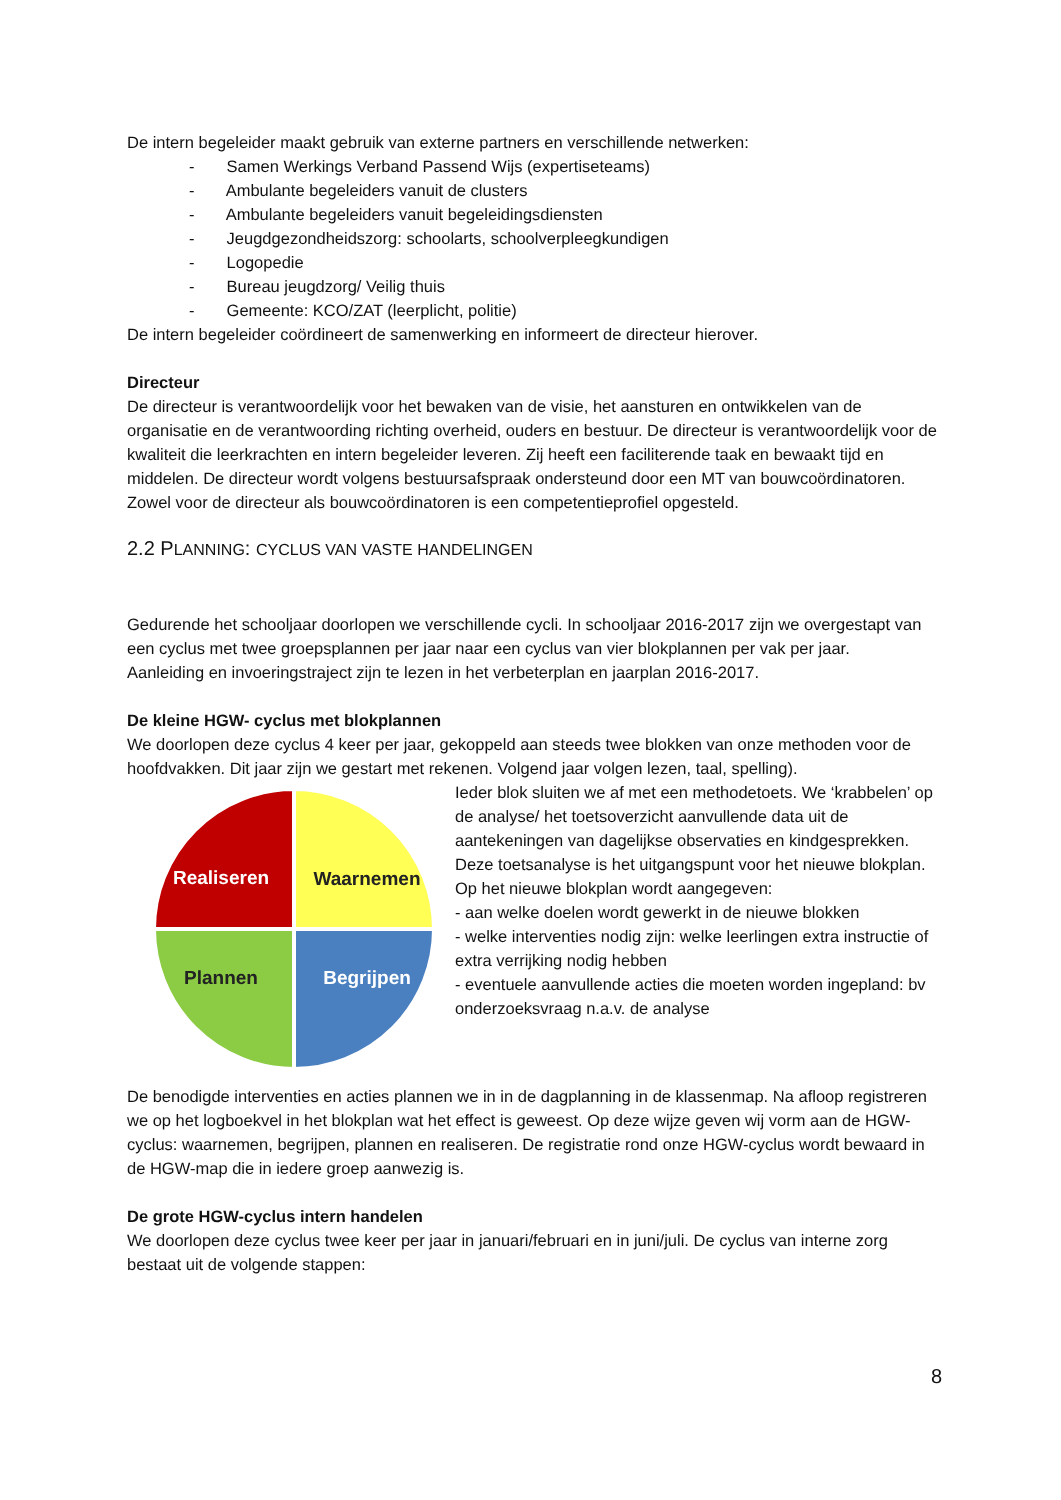De intern begeleider maakt gebruik van externe partners en verschillende netwerken:
- Samen Werkings Verband Passend Wijs (expertiseteams)
- Ambulante begeleiders vanuit de clusters
- Ambulante begeleiders vanuit begeleidingsdiensten
- Jeugdgezondheidszorg: schoolarts, schoolverpleegkundigen
- Logopedie
- Bureau jeugdzorg/ Veilig thuis
- Gemeente: KCO/ZAT (leerplicht, politie)
De intern begeleider coördineert de samenwerking en informeert de directeur hierover.
Directeur
De directeur is verantwoordelijk voor het bewaken van de visie, het aansturen en ontwikkelen van de organisatie en de verantwoording richting overheid, ouders en bestuur. De directeur is verantwoordelijk voor de kwaliteit die leerkrachten en intern begeleider leveren. Zij heeft een faciliterende taak en bewaakt tijd en middelen. De directeur wordt volgens bestuursafspraak ondersteund door een MT van bouwcoördinatoren. Zowel voor de directeur als bouwcoördinatoren is een competentieprofiel opgesteld.
2.2 PLANNING: CYCLUS VAN VASTE HANDELINGEN
Gedurende het schooljaar doorlopen we verschillende cycli. In schooljaar 2016-2017 zijn we overgestapt van een cyclus met twee groepsplannen per jaar naar een cyclus van vier blokplannen per vak per jaar.
Aanleiding en invoeringstraject zijn te lezen in het verbeterplan en jaarplan 2016-2017.
De kleine HGW- cyclus met blokplannen
We doorlopen deze cyclus 4 keer per jaar, gekoppeld aan steeds twee blokken van onze methoden voor de hoofdvakken. Dit jaar zijn we gestart met rekenen. Volgend jaar volgen lezen, taal, spelling).
Realiseren
Waarnemen
Plannen
Begrijpen
Ieder blok sluiten we af met een methodetoets. We ‘krabbelen’ op de analyse/ het toetsoverzicht aanvullende data uit de aantekeningen van dagelijkse observaties en kindgesprekken. Deze toetsanalyse is het uitgangspunt voor het nieuwe blokplan. Op het nieuwe blokplan wordt aangegeven:
- aan welke doelen wordt gewerkt in de nieuwe blokken
- welke interventies nodig zijn: welke leerlingen extra instructie of extra verrijking nodig hebben
- eventuele aanvullende acties die moeten worden ingepland: bv onderzoeksvraag n.a.v. de analyse
De benodigde interventies en acties plannen we in in de dagplanning in de klassenmap. Na afloop registreren we op het logboekvel in het blokplan wat het effect is geweest. Op deze wijze geven wij vorm aan de HGW-cyclus: waarnemen, begrijpen, plannen en realiseren. De registratie rond onze HGW-cyclus wordt bewaard in de HGW-map die in iedere groep aanwezig is.
De grote HGW-cyclus intern handelen
We doorlopen deze cyclus twee keer per jaar in januari/februari en in juni/juli. De cyclus van interne zorg bestaat uit de volgende stappen:
8